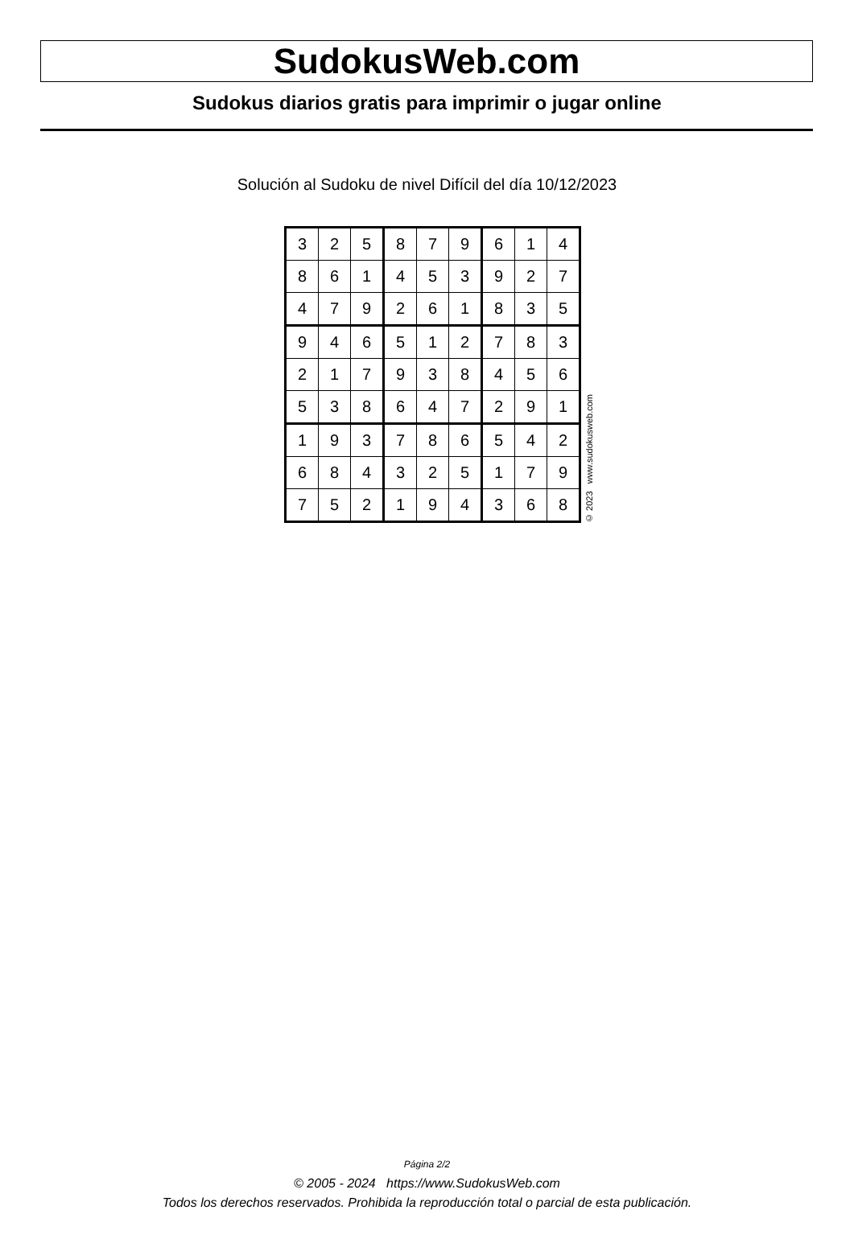SudokusWeb.com
Sudokus diarios gratis para imprimir o jugar online
Solución al Sudoku de nivel Difícil del día 10/12/2023
| 3 | 2 | 5 | 8 | 7 | 9 | 6 | 1 | 4 |
| 8 | 6 | 1 | 4 | 5 | 3 | 9 | 2 | 7 |
| 4 | 7 | 9 | 2 | 6 | 1 | 8 | 3 | 5 |
| 9 | 4 | 6 | 5 | 1 | 2 | 7 | 8 | 3 |
| 2 | 1 | 7 | 9 | 3 | 8 | 4 | 5 | 6 |
| 5 | 3 | 8 | 6 | 4 | 7 | 2 | 9 | 1 |
| 1 | 9 | 3 | 7 | 8 | 6 | 5 | 4 | 2 |
| 6 | 8 | 4 | 3 | 2 | 5 | 1 | 7 | 9 |
| 7 | 5 | 2 | 1 | 9 | 4 | 3 | 6 | 8 |
© 2023 www.sudokusweb.com
Página 2/2
© 2005 - 2024 https://www.SudokusWeb.com
Todos los derechos reservados. Prohibida la reproducción total o parcial de esta publicación.